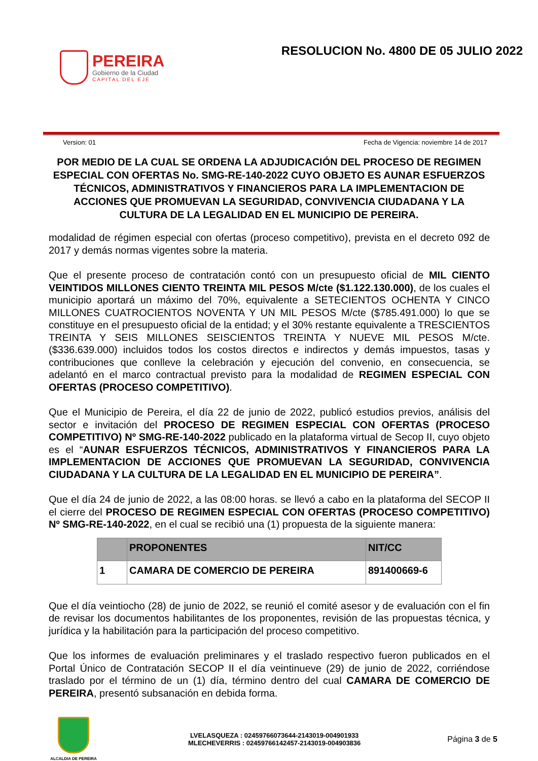PEREIRA
Gobierno de la Ciudad
CAPITAL DEL EJE
RESOLUCION No. 4800 DE 05 JULIO 2022
Version: 01 Fecha de Vigencia: noviembre 14 de 2017
POR MEDIO DE LA CUAL SE ORDENA LA ADJUDICACIÓN DEL PROCESO DE REGIMEN ESPECIAL CON OFERTAS No. SMG-RE-140-2022 CUYO OBJETO ES AUNAR ESFUERZOS TÉCNICOS, ADMINISTRATIVOS Y FINANCIEROS PARA LA IMPLEMENTACION DE ACCIONES QUE PROMUEVAN LA SEGURIDAD, CONVIVENCIA CIUDADANA Y LA CULTURA DE LA LEGALIDAD EN EL MUNICIPIO DE PEREIRA.
modalidad de régimen especial con ofertas (proceso competitivo), prevista en el decreto 092 de 2017 y demás normas vigentes sobre la materia.
Que el presente proceso de contratación contó con un presupuesto oficial de MIL CIENTO VEINTIDOS MILLONES CIENTO TREINTA MIL PESOS M/cte ($1.122.130.000), de los cuales el municipio aportará un máximo del 70%, equivalente a SETECIENTOS OCHENTA Y CINCO MILLONES CUATROCIENTOS NOVENTA Y UN MIL PESOS M/cte ($785.491.000) lo que se constituye en el presupuesto oficial de la entidad; y el 30% restante equivalente a TRESCIENTOS TREINTA Y SEIS MILLONES SEISCIENTOS TREINTA Y NUEVE MIL PESOS M/cte. ($336.639.000) incluidos todos los costos directos e indirectos y demás impuestos, tasas y contribuciones que conlleve la celebración y ejecución del convenio, en consecuencia, se adelantó en el marco contractual previsto para la modalidad de REGIMEN ESPECIAL CON OFERTAS (PROCESO COMPETITIVO).
Que el Municipio de Pereira, el día 22 de junio de 2022, publicó estudios previos, análisis del sector e invitación del PROCESO DE REGIMEN ESPECIAL CON OFERTAS (PROCESO COMPETITIVO) Nº SMG-RE-140-2022 publicado en la plataforma virtual de Secop II, cuyo objeto es el “AUNAR ESFUERZOS TÉCNICOS, ADMINISTRATIVOS Y FINANCIEROS PARA LA IMPLEMENTACION DE ACCIONES QUE PROMUEVAN LA SEGURIDAD, CONVIVENCIA CIUDADANA Y LA CULTURA DE LA LEGALIDAD EN EL MUNICIPIO DE PEREIRA”.
Que el día 24 de junio de 2022, a las 08:00 horas. se llevó a cabo en la plataforma del SECOP II el cierre del PROCESO DE REGIMEN ESPECIAL CON OFERTAS (PROCESO COMPETITIVO) Nº SMG-RE-140-2022, en el cual se recibió una (1) propuesta de la siguiente manera:
| | PROPONENTES | NIT/CC |
| --- | --- | --- |
| 1 | CAMARA DE COMERCIO DE PEREIRA | 891400669-6 |
Que el día veintiocho (28) de junio de 2022, se reunió el comité asesor y de evaluación con el fin de revisar los documentos habilitantes de los proponentes, revisión de las propuestas técnica, y jurídica y la habilitación para la participación del proceso competitivo.
Que los informes de evaluación preliminares y el traslado respectivo fueron publicados en el Portal Único de Contratación SECOP II el día veintinueve (29) de junio de 2022, corriéndose traslado por el término de un (1) día, término dentro del cual CAMARA DE COMERCIO DE PEREIRA, presentó subsanación en debida forma.
ALCALDIA DE PEREIRA
LVELASQUEZA : 02459766073644-2143019-004901933
MLECHEVERRIS : 02459766142457-2143019-004903836
Página 3 de 5